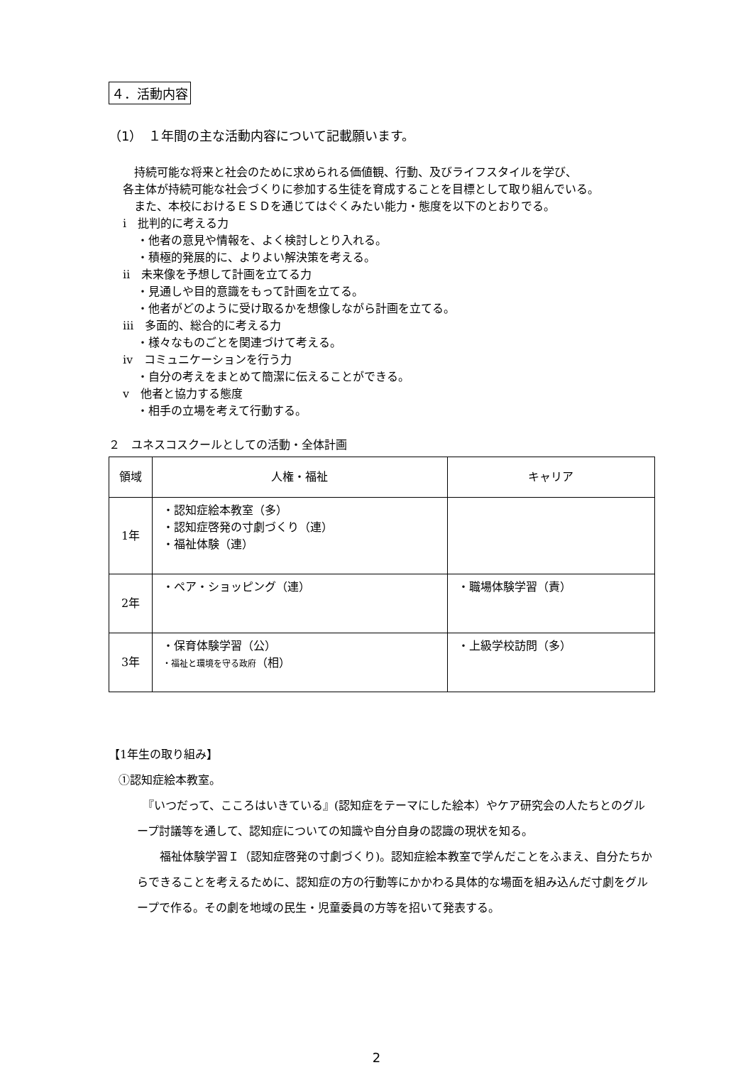４．活動内容
（1）　１年間の主な活動内容について記載願います。
　持続可能な将来と社会のために求められる価値観、行動、及びライフスタイルを学び、
各主体が持続可能な社会づくりに参加する生徒を育成することを目標として取り組んでいる。
　また、本校におけるＥＳＤを通じてはぐくみたい能力・態度を以下のとおりでる。
ⅰ　批判的に考える力
・他者の意見や情報を、よく検討しとり入れる。
・積極的発展的に、よりよい解決策を考える。
ⅱ　未来像を予想して計画を立てる力
・見通しや目的意識をもって計画を立てる。
・他者がどのように受け取るかを想像しながら計画を立てる。
ⅲ　多面的、総合的に考える力
・様々なものごとを関連づけて考える。
ⅳ　コミュニケーションを行う力
・自分の考えをまとめて簡潔に伝えることができる。
ⅴ　他者と協力する態度
・相手の立場を考えて行動する。
２　ユネスコスクールとしての活動・全体計画
| 領域 | 人権・福祉 | キャリア |
| --- | --- | --- |
| 1年 | ・認知症絵本教室（多） ・認知症啓発の寸劇づくり（連） ・福祉体験（連） | |
| 2年 | ・ペア・ショッピング（連） | ・職場体験学習（責） |
| 3年 | ・保育体験学習（公） ・福祉と環境を守る政府 （相） | ・上級学校訪問（多） |
【1年生の取り組み】
①認知症絵本教室。
　『いつだって、こころはいきている』(認知症をテーマにした絵本）やケア研究会の人たちとのグループ討議等を通して、認知症についての知識や自分自身の認識の現状を知る。
　　福祉体験学習Ｉ（認知症啓発の寸劇づくり)。認知症絵本教室で学んだことをふまえ、自分たちからできることを考えるために、認知症の方の行動等にかかわる具体的な場面を組み込んだ寸劇をグループで作る。その劇を地域の民生・児童委員の方等を招いて発表する。
2